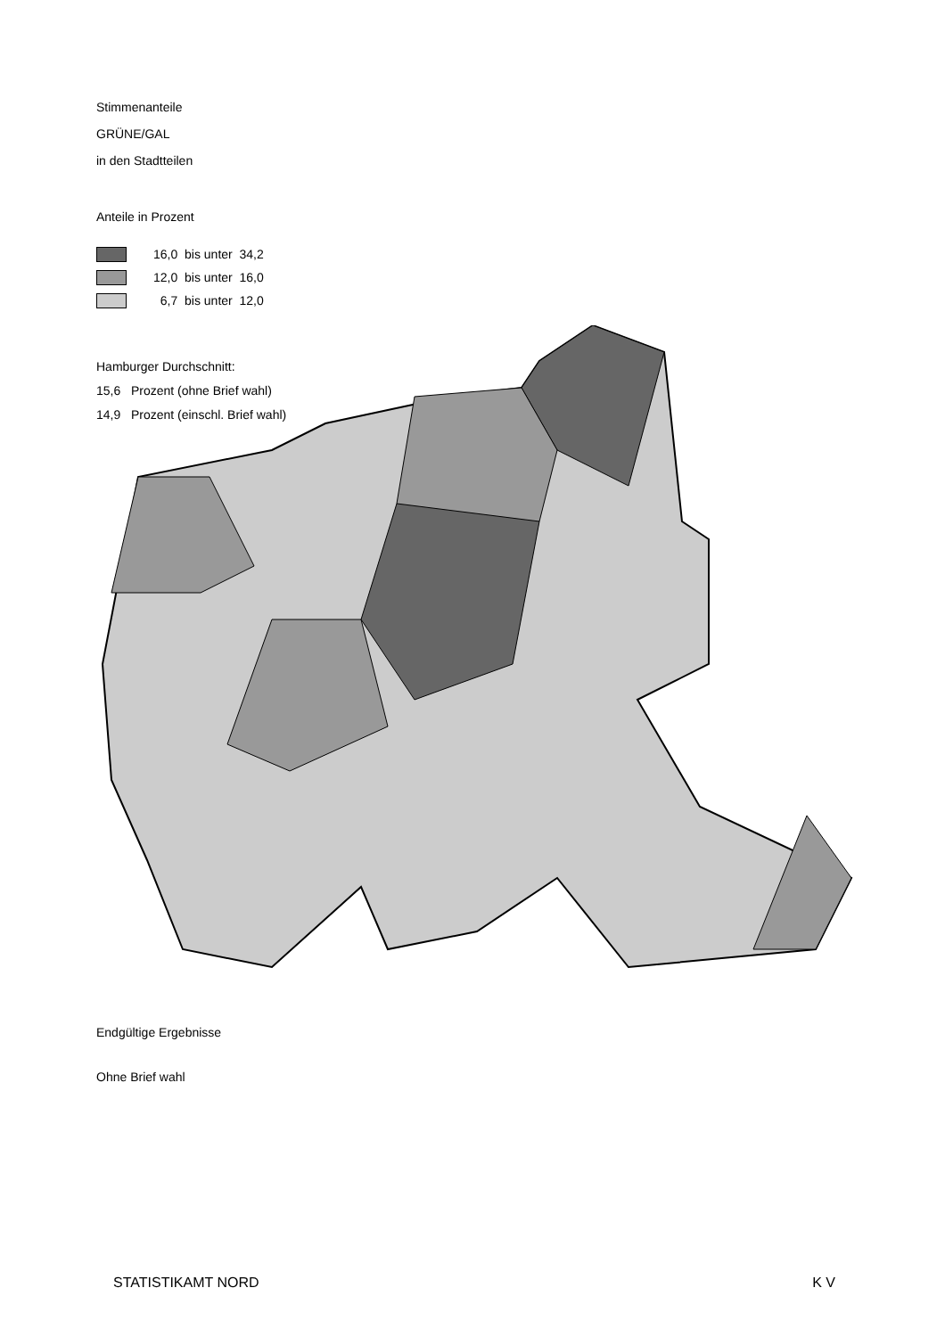Stimmenanteile
GRÜNE/GAL
in den Stadtteilen
Anteile in Prozent
16,0 bis unter 34,2
12,0 bis unter 16,0
6,7 bis unter 12,0
Hamburger Durchschnitt:
15,6 Prozent (ohne Brief wahl)
14,9 Prozent (einschl. Brief wahl)
Endgültige Ergebnisse
Ohne Brief wahl
STATISTIKAMT NORD K V